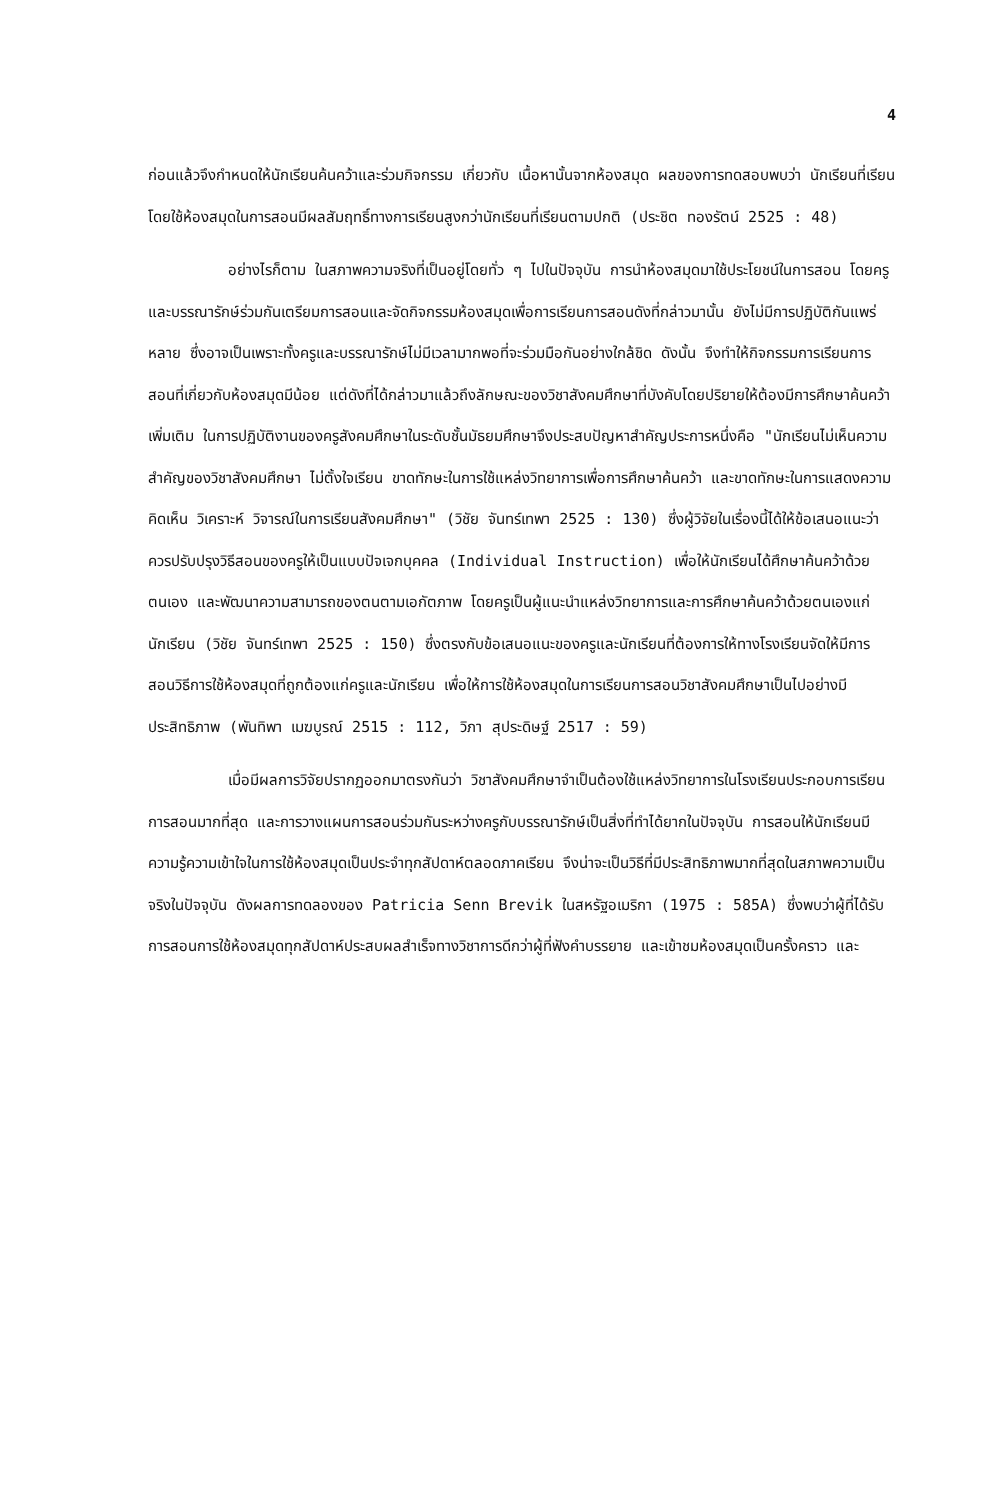4
ก่อนแล้วจึงกำหนดให้นักเรียนค้นคว้าและร่วมกิจกรรม เกี่ยวกับ เนื้อหานั้นจากห้องสมุด ผลของการทดสอบพบว่า นักเรียนที่เรียนโดยใช้ห้องสมุดในการสอนมีผลสัมฤทธิ์ทางการเรียนสูงกว่านักเรียนที่เรียนตามปกติ (ประชิต ทองรัตน์ 2525 : 48)
อย่างไรก็ตาม ในสภาพความจริงที่เป็นอยู่โดยทั่ว ๆ ไปในปัจจุบัน การนำห้องสมุดมาใช้ประโยชน์ในการสอน โดยครูและบรรณารักษ์ร่วมกันเตรียมการสอนและจัดกิจกรรมห้องสมุดเพื่อการเรียนการสอนดังที่กล่าวมานั้น ยังไม่มีการปฏิบัติกันแพร่หลาย ซึ่งอาจเป็นเพราะทั้งครูและบรรณารักษ์ไม่มีเวลามากพอที่จะร่วมมือกันอย่างใกล้ชิด ดังนั้น จึงทำให้กิจกรรมการเรียนการสอนที่เกี่ยวกับห้องสมุดมีน้อย แต่ดังที่ได้กล่าวมาแล้วถึงลักษณะของวิชาสังคมศึกษาที่บังคับโดยปริยายให้ต้องมีการศึกษาค้นคว้าเพิ่มเติม ในการปฏิบัติงานของครูสังคมศึกษาในระดับชั้นมัธยมศึกษาจึงประสบปัญหาสำคัญประการหนึ่งคือ "นักเรียนไม่เห็นความสำคัญของวิชาสังคมศึกษา ไม่ตั้งใจเรียน ขาดทักษะในการใช้แหล่งวิทยาการเพื่อการศึกษาค้นคว้า และขาดทักษะในการแสดงความคิดเห็น วิเคราะห์ วิจารณ์ในการเรียนสังคมศึกษา" (วิชัย จันทร์เทพา 2525 : 130) ซึ่งผู้วิจัยในเรื่องนี้ได้ให้ข้อเสนอแนะว่าควรปรับปรุงวิธีสอนของครูให้เป็นแบบปัจเจกบุคคล (Individual Instruction) เพื่อให้นักเรียนได้ศึกษาค้นคว้าด้วยตนเอง และพัฒนาความสามารถของตนตามเอกัตภาพ โดยครูเป็นผู้แนะนำแหล่งวิทยาการและการศึกษาค้นคว้าด้วยตนเองแก่นักเรียน (วิชัย จันทร์เทพา 2525 : 150) ซึ่งตรงกับข้อเสนอแนะของครูและนักเรียนที่ต้องการให้ทางโรงเรียนจัดให้มีการสอนวิธีการใช้ห้องสมุดที่ถูกต้องแก่ครูและนักเรียน เพื่อให้การใช้ห้องสมุดในการเรียนการสอนวิชาสังคมศึกษาเป็นไปอย่างมีประสิทธิภาพ (พันทิพา เมฆบูรณ์ 2515 : 112, วิภา สุประดิษฐ์ 2517 : 59)
เมื่อมีผลการวิจัยปรากฏออกมาตรงกันว่า วิชาสังคมศึกษาจำเป็นต้องใช้แหล่งวิทยาการในโรงเรียนประกอบการเรียนการสอนมากที่สุด และการวางแผนการสอนร่วมกันระหว่างครูกับบรรณารักษ์เป็นสิ่งที่ทำได้ยากในปัจจุบัน การสอนให้นักเรียนมีความรู้ความเข้าใจในการใช้ห้องสมุดเป็นประจำทุกสัปดาห์ตลอดภาคเรียน จึงน่าจะเป็นวิธีที่มีประสิทธิภาพมากที่สุดในสภาพความเป็นจริงในปัจจุบัน ดังผลการทดลองของ Patricia Senn Brevik ในสหรัฐอเมริกา (1975 : 585A) ซึ่งพบว่าผู้ที่ได้รับการสอนการใช้ห้องสมุดทุกสัปดาห์ประสบผลสำเร็จทางวิชาการดีกว่าผู้ที่ฟังคำบรรยาย และเข้าชมห้องสมุดเป็นครั้งคราว และ